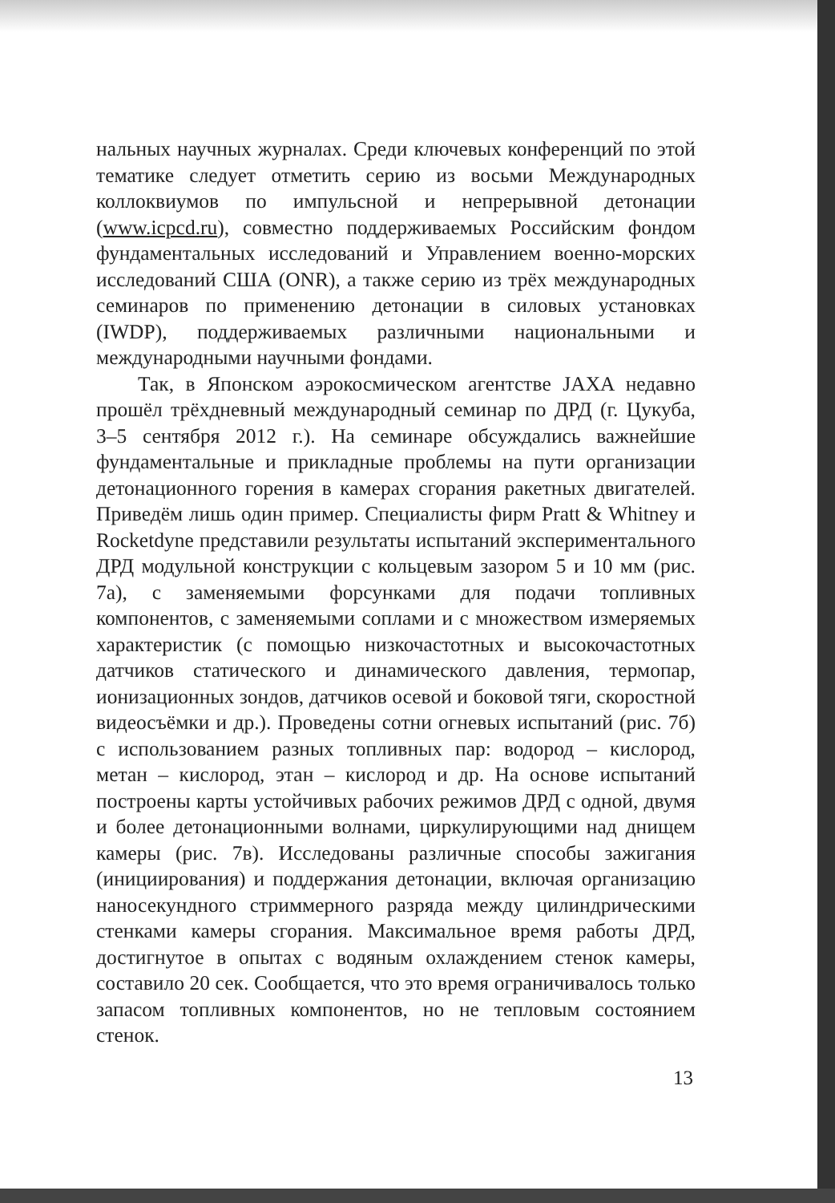нальных научных журналах. Среди ключевых конференций по этой тематике следует отметить серию из восьми Международных коллоквиумов по импульсной и непрерывной детонации (www.icpcd.ru), совместно поддерживаемых Российским фондом фундаментальных исследований и Управлением военно-морских исследований США (ONR), а также серию из трёх международных семинаров по применению детонации в силовых установках (IWDP), поддерживаемых различными национальными и международными научными фондами.
Так, в Японском аэрокосмическом агентстве JAXA недавно прошёл трёхдневный международный семинар по ДРД (г. Цукуба, 3–5 сентября 2012 г.). На семинаре обсуждались важнейшие фундаментальные и прикладные проблемы на пути организации детонационного горения в камерах сгорания ракетных двигателей. Приведём лишь один пример. Специалисты фирм Pratt & Whitney и Rocketdyne представили результаты испытаний экспериментального ДРД модульной конструкции с кольцевым зазором 5 и 10 мм (рис. 7а), с заменяемыми форсунками для подачи топливных компонентов, с заменяемыми соплами и с множеством измеряемых характеристик (с помощью низкочастотных и высокочастотных датчиков статического и динамического давления, термопар, ионизационных зондов, датчиков осевой и боковой тяги, скоростной видеосъёмки и др.). Проведены сотни огневых испытаний (рис. 7б) с использованием разных топливных пар: водород – кислород, метан – кислород, этан – кислород и др. На основе испытаний построены карты устойчивых рабочих режимов ДРД с одной, двумя и более детонационными волнами, циркулирующими над днищем камеры (рис. 7в). Исследованы различные способы зажигания (инициирования) и поддержания детонации, включая организацию наносекундного стриммерного разряда между цилиндрическими стенками камеры сгорания. Максимальное время работы ДРД, достигнутое в опытах с водяным охлаждением стенок камеры, составило 20 сек. Сообщается, что это время ограничивалось только запасом топливных компонентов, но не тепловым состоянием стенок.
13